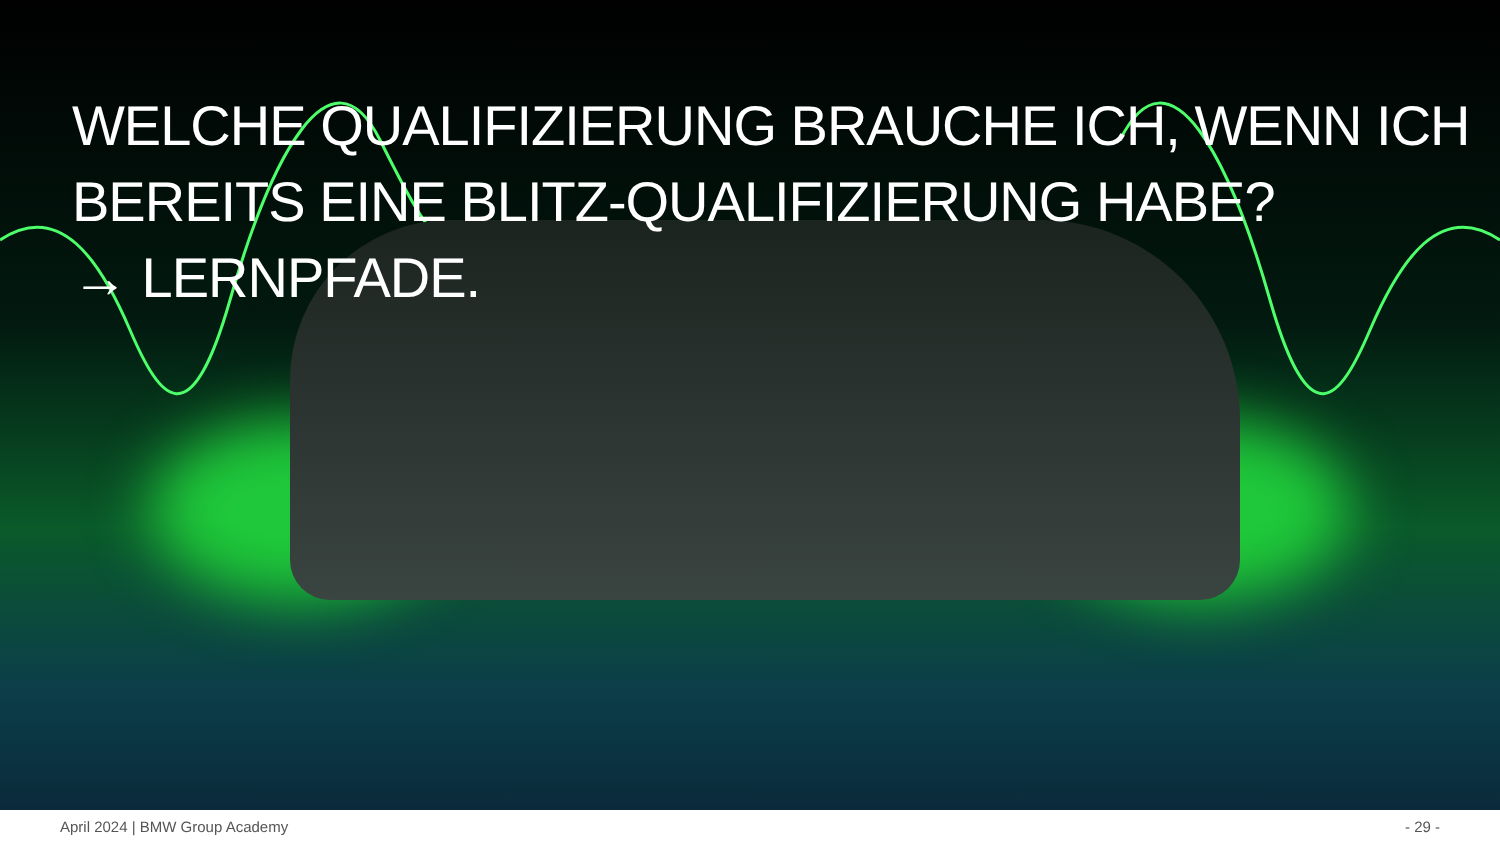WELCHE QUALIFIZIERUNG BRAUCHE ICH, WENN ICH
BEREITS EINE BLITZ-QUALIFIZIERUNG HABE?
→ LERNPFADE.
April 2024 | BMW Group Academy - 29 -